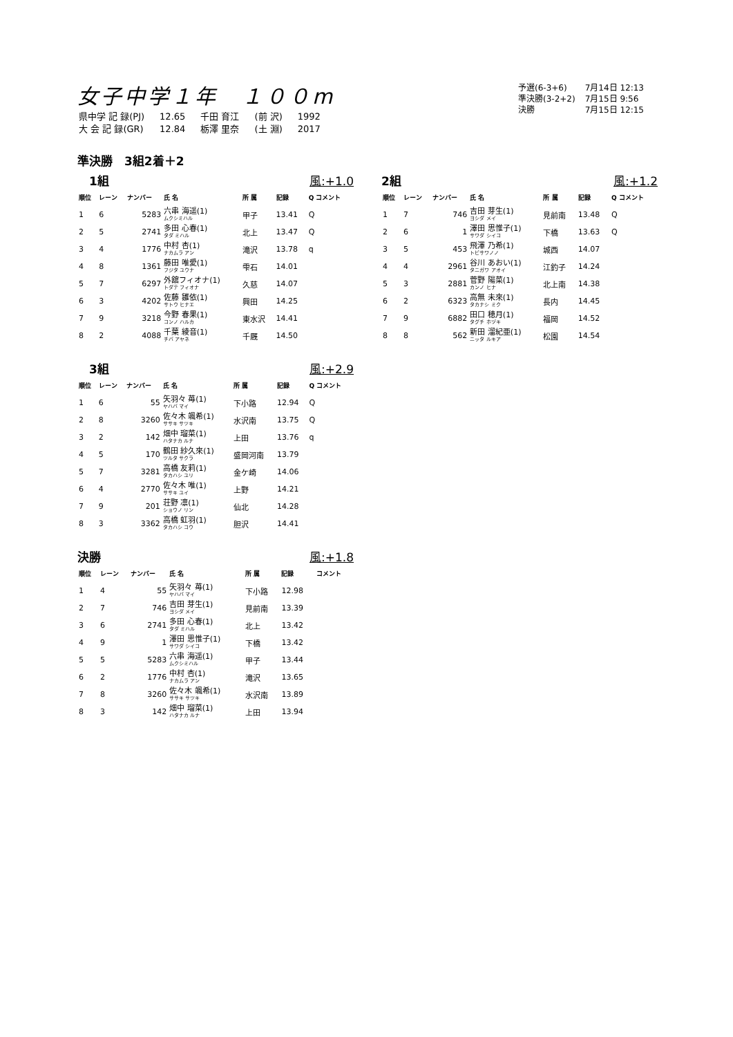女子中学１年　１００m
| 予選(6-3+6) | 7月14日 12:13 |
| 準決勝(3-2+2) | 7月15日 9:56 |
| 決勝 | 7月15日 12:15 |
| 県中学 記 録(PJ) | 12.65 | 千田 育江 | (前 沢) | 1992 |
| 大 会 記 録(GR) | 12.84 | 栃澤 里奈 | (土 淵) | 2017 |
準決勝　3組2着＋2
　1組 風:+1.0
| 順位 | レーン | ナンバー | 氏 名 | 所 属 | 記録 | Q コメント |
| --- | --- | --- | --- | --- | --- | --- |
| 1 | 6 | 5283 | 六串 海遥(1) ムクシミハル | 甲子 | 13.41 | Q |
| 2 | 5 | 2741 | 多田 心春(1) タダ ミハル | 北上 | 13.47 | Q |
| 3 | 4 | 1776 | 中村 杏(1) ナカムラ アン | 滝沢 | 13.78 | q |
| 4 | 8 | 1361 | 藤田 唯愛(1) フジタ ユウナ | 雫石 | 14.01 | |
| 5 | 7 | 6297 | 外舘フィオナ(1) トダテ フィオナ | 久慈 | 14.07 | |
| 6 | 3 | 4202 | 佐藤 雛依(1) サトウ ヒナエ | 興田 | 14.25 | |
| 7 | 9 | 3218 | 今野 春果(1) コンノ ハルカ | 東水沢 | 14.41 | |
| 8 | 2 | 4088 | 千葉 綾音(1) チバ アヤネ | 千厩 | 14.50 | |
2組 風:+1.2
| 順位 | レーン | ナンバー | 氏 名 | 所 属 | 記録 | Q コメント |
| --- | --- | --- | --- | --- | --- | --- |
| 1 | 7 | 746 | 吉田 芽生(1) ヨシダ メイ | 見前南 | 13.48 | Q |
| 2 | 6 | 1 | 澤田 思惟子(1) サワダ シイコ | 下橋 | 13.63 | Q |
| 3 | 5 | 453 | 飛澤 乃希(1) トビサワノノ | 城西 | 14.07 | |
| 4 | 4 | 2961 | 谷川 あおい(1) タニガワ アオイ | 江釣子 | 14.24 | |
| 5 | 3 | 2881 | 菅野 陽菜(1) カンノ ヒナ | 北上南 | 14.38 | |
| 6 | 2 | 6323 | 高無 未來(1) タカナシ ミク | 長内 | 14.45 | |
| 7 | 9 | 6882 | 田口 穂月(1) タグチ ホヅキ | 福岡 | 14.52 | |
| 8 | 8 | 562 | 新田 溜紀亜(1) ニッタ ルキア | 松園 | 14.54 | |
　3組 風:+2.9
| 順位 | レーン | ナンバー | 氏 名 | 所 属 | 記録 | Q コメント |
| --- | --- | --- | --- | --- | --- | --- |
| 1 | 6 | 55 | 矢羽々 苺(1) ヤハバ マイ | 下小路 | 12.94 | Q |
| 2 | 8 | 3260 | 佐々木 颯希(1) ササキ サツキ | 水沢南 | 13.75 | Q |
| 3 | 2 | 142 | 畑中 瑠菜(1) ハタナカ ルナ | 上田 | 13.76 | q |
| 4 | 5 | 170 | 鶴田 紗久來(1) ツルタ サクラ | 盛岡河南 | 13.79 | |
| 5 | 7 | 3281 | 高橋 友莉(1) タカハシ ユリ | 金ケ崎 | 14.06 | |
| 6 | 4 | 2770 | 佐々木 唯(1) ササキ ユイ | 上野 | 14.21 | |
| 7 | 9 | 201 | 荘野 凛(1) ショウノ リン | 仙北 | 14.28 | |
| 8 | 3 | 3362 | 高橋 虹羽(1) タカハシ コウ | 胆沢 | 14.41 | |
決勝 風:+1.8
| 順位 | レーン | ナンバー | 氏 名 | 所 属 | 記録 | コメント |
| --- | --- | --- | --- | --- | --- | --- |
| 1 | 4 | 55 | 矢羽々 苺(1) ヤハバ マイ | 下小路 | 12.98 | |
| 2 | 7 | 746 | 吉田 芽生(1) ヨシダ メイ | 見前南 | 13.39 | |
| 3 | 6 | 2741 | 多田 心春(1) タダ ミハル | 北上 | 13.42 | |
| 4 | 9 | 1 | 澤田 思惟子(1) サワダ シイコ | 下橋 | 13.42 | |
| 5 | 5 | 5283 | 六串 海遥(1) ムクシミハル | 甲子 | 13.44 | |
| 6 | 2 | 1776 | 中村 杏(1) ナカムラ アン | 滝沢 | 13.65 | |
| 7 | 8 | 3260 | 佐々木 颯希(1) ササキ サツキ | 水沢南 | 13.89 | |
| 8 | 3 | 142 | 畑中 瑠菜(1) ハタナカ ルナ | 上田 | 13.94 | |